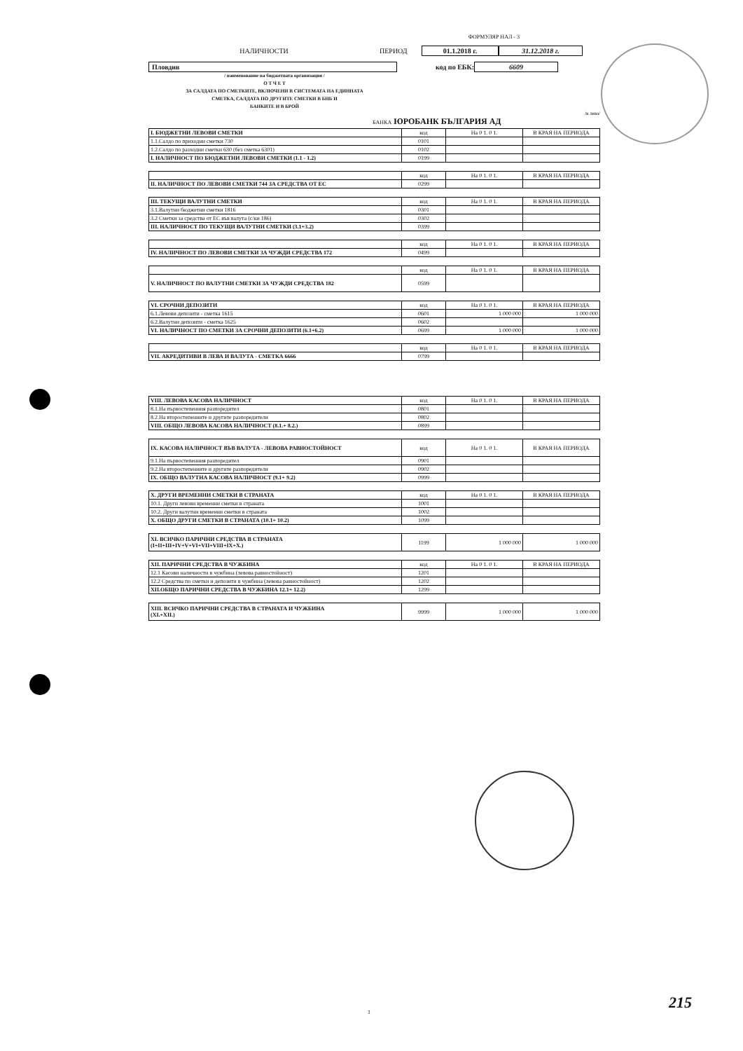ФОРМУЛЯР НАЛ - 3
НАЛИЧНОСТИ ПЕРИОД 01.1.2018 г. 31.12.2018 г.
Пловдив код по ЕБК: 6609
/ наименование на бюджетната организация /
О Т Ч Е Т
ЗА САЛДАТА ПО СМЕТКИТЕ, ВКЛЮЧЕНИ В СИСТЕМАТА НА ЕДИННАТА
СМЕТКА, САЛДАТА ПО ДРУГИТЕ СМЕТКИ В БНБ И
БАНКИТЕ И В БРОЙ
/в лева/
БАНКА ЮРОБАНК БЪЛГАРИЯ АД
| I. БЮДЖЕТНИ ЛЕВОВИ СМЕТКИ | код | На 0 1. 0 1. | В КРАЯ НА ПЕРИОДА |
| --- | --- | --- | --- |
| 1.1.Салдо по приходни сметки 730 | 0101 | | |
| 1.2.Салдо по разходни сметки 630 (без сметка 6301) | 0102 | | |
| I. НАЛИЧНОСТ ПО БЮДЖЕТНИ ЛЕВОВИ СМЕТКИ (1.1 - 1.2) | 0199 | | |
| | код | На 0 1. 0 1. | В КРАЯ НА ПЕРИОДА |
| --- | --- | --- | --- |
| II. НАЛИЧНОСТ ПО ЛЕВОВИ СМЕТКИ 744 ЗА СРЕДСТВА ОТ ЕС | 0299 | | |
| III. ТЕКУЩИ ВАЛУТНИ СМЕТКИ | код | На 0 1. 0 1. | В КРАЯ НА ПЕРИОДА |
| --- | --- | --- | --- |
| 3.1.Валутни бюджетни сметки 1816 | 0301 | | |
| 3.2 Сметки за средства от ЕС във валута (с/ки 186) | 0302 | | |
| III. НАЛИЧНОСТ ПО ТЕКУЩИ ВАЛУТНИ СМЕТКИ (3.1+3.2) | 0399 | | |
| | код | На 0 1. 0 1. | В КРАЯ НА ПЕРИОДА |
| --- | --- | --- | --- |
| IV. НАЛИЧНОСТ ПО ЛЕВОВИ СМЕТКИ ЗА ЧУЖДИ СРЕДСТВА 172 | 0499 | | |
| | код | На 0 1. 0 1. | В КРАЯ НА ПЕРИОДА |
| --- | --- | --- | --- |
| V. НАЛИЧНОСТ ПО ВАЛУТНИ СМЕТКИ ЗА ЧУЖДИ СРЕДСТВА 182 | 0599 | | |
| VI. СРОЧНИ ДЕПОЗИТИ | код | На 0 1. 0 1. | В КРАЯ НА ПЕРИОДА |
| --- | --- | --- | --- |
| 6.1.Левови депозити - сметка 1615 | 0601 | 1 000 000 | 1 000 000 |
| 6.2.Валутни депозити - сметка 1625 | 0602 | | |
| VI. НАЛИЧНОСТ ПО СМЕТКИ ЗА СРОЧНИ ДЕПОЗИТИ (6.1+6.2) | 0699 | 1 000 000 | 1 000 000 |
| | код | На 0 1. 0 1. | В КРАЯ НА ПЕРИОДА |
| --- | --- | --- | --- |
| VII. АКРЕДИТИВИ В ЛЕВА И ВАЛУТА - СМЕТКА 6666 | 0799 | | |
| VIII. ЛЕВОВА КАСОВА НАЛИЧНОСТ | код | На 0 1. 0 1. | В КРАЯ НА ПЕРИОДА |
| --- | --- | --- | --- |
| 8.1.На първостепенния разпоредител | 0801 | | |
| 8.2.На второстепенните и другите разпоредители | 0802 | | |
| VIII. ОБЩО ЛЕВОВА КАСОВА НАЛИЧНОСТ (8.1.+ 8.2.) | 0899 | | |
| IX. КАСОВА НАЛИЧНОСТ ВЪВ ВАЛУТА - ЛЕВОВА РАВНОСТОЙНОСТ | код | На 0 1. 0 1. | В КРАЯ НА ПЕРИОДА |
| --- | --- | --- | --- |
| 9.1.На първостепенния разпоредител | 0901 | | |
| 9.2.На второстепенните и другите разпоредители | 0902 | | |
| IX. ОБЩО ВАЛУТНА КАСОВА НАЛИЧНОСТ (9.1+ 9.2) | 0999 | | |
| X. ДРУГИ ВРЕМЕННИ СМЕТКИ В СТРАНАТА | код | На 0 1. 0 1. | В КРАЯ НА ПЕРИОДА |
| --- | --- | --- | --- |
| 10.1. Други левови временни сметки в страната | 1001 | | |
| 10.2. Други валутни временни сметки в страната | 1002 | | |
| X. ОБЩО ДРУГИ СМЕТКИ В СТРАНАТА (10.1+ 10.2) | 1099 | | |
| XI. ВСИЧКО ПАРИЧНИ СРЕДСТВА В СТРАНАТА (I+II+III+IV+V+VI+VII+VIII+IX+X.) | 1199 | 1 000 000 | 1 000 000 |
| XII. ПАРИЧНИ СРЕДСТВА В ЧУЖБИНА | код | На 0 1. 0 1. | В КРАЯ НА ПЕРИОДА |
| --- | --- | --- | --- |
| 12.1 Касови наличности в чужбина (левова равностойност) | 1201 | | |
| 12.2 Средства по сметки и депозити в чужбина (левова равностойност) | 1202 | | |
| XII.ОБЩО ПАРИЧНИ СРЕДСТВА В ЧУЖБИНА 12.1+ 12.2) | 1299 | | |
| XIII. ВСИЧКО ПАРИЧНИ СРЕДСТВА В СТРАНАТА И ЧУЖБИНА (XI.+XII.) | 9999 | 1 000 000 | 1 000 000 |
1
215